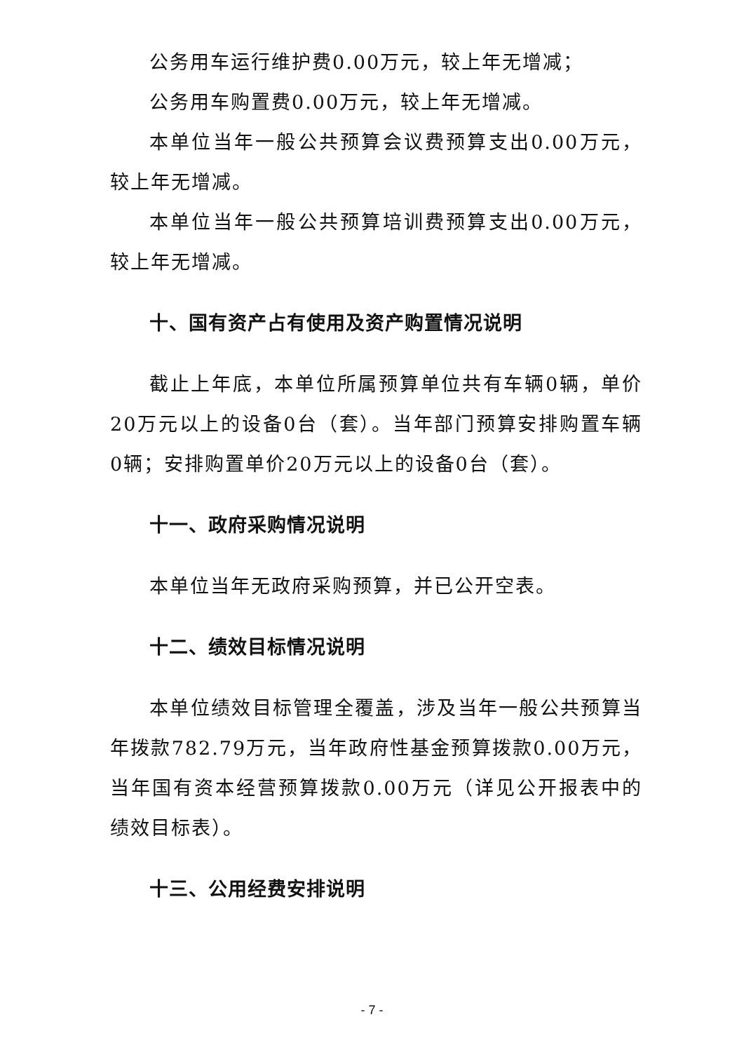公务用车运行维护费0.00万元，较上年无增减；
公务用车购置费0.00万元，较上年无增减。
本单位当年一般公共预算会议费预算支出0.00万元，较上年无增减。
本单位当年一般公共预算培训费预算支出0.00万元，较上年无增减。
十、国有资产占有使用及资产购置情况说明
截止上年底，本单位所属预算单位共有车辆0辆，单价20万元以上的设备0台（套）。当年部门预算安排购置车辆0辆；安排购置单价20万元以上的设备0台（套）。
十一、政府采购情况说明
本单位当年无政府采购预算，并已公开空表。
十二、绩效目标情况说明
本单位绩效目标管理全覆盖，涉及当年一般公共预算当年拨款782.79万元，当年政府性基金预算拨款0.00万元，当年国有资本经营预算拨款0.00万元（详见公开报表中的绩效目标表）。
十三、公用经费安排说明
- 7 -